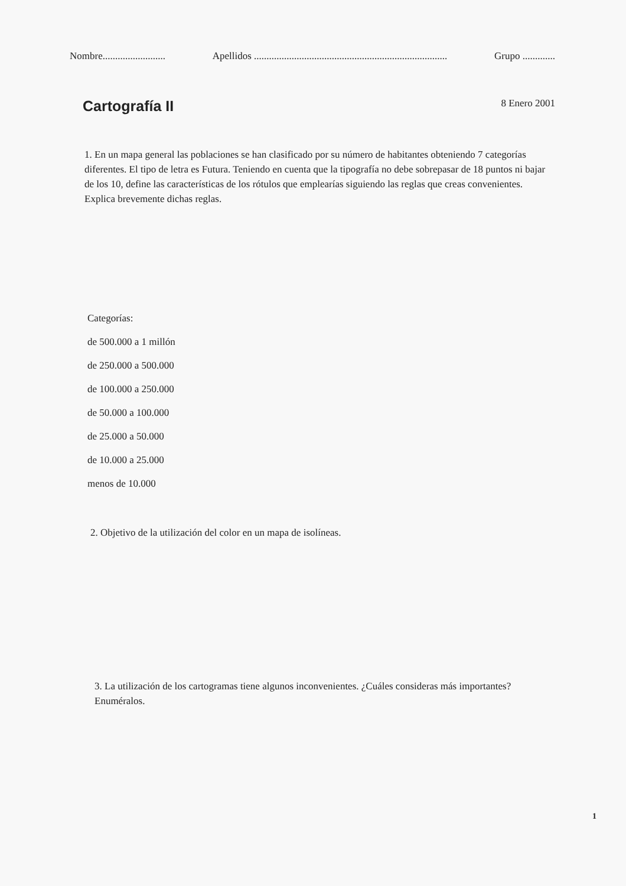Nombre......................... Apellidos ............................................................................. Grupo .............
Cartografía II
8 Enero 2001
1. En un mapa general las poblaciones se han clasificado por su número de habitantes obteniendo 7 categorías diferentes. El tipo de letra es Futura. Teniendo en cuenta que la tipografía no debe sobrepasar de 18 puntos ni bajar de los 10, define las características de los rótulos que emplearías siguiendo las reglas que creas convenientes. Explica brevemente dichas reglas.
Categorías:
de 500.000 a 1 millón
de 250.000 a 500.000
de 100.000 a 250.000
de 50.000 a 100.000
de 25.000 a 50.000
de 10.000 a 25.000
menos de 10.000
2. Objetivo de la utilización del color en un mapa de isolíneas.
3. La utilización de los cartogramas tiene algunos inconvenientes. ¿Cuáles consideras más importantes? Enuméralos.
1